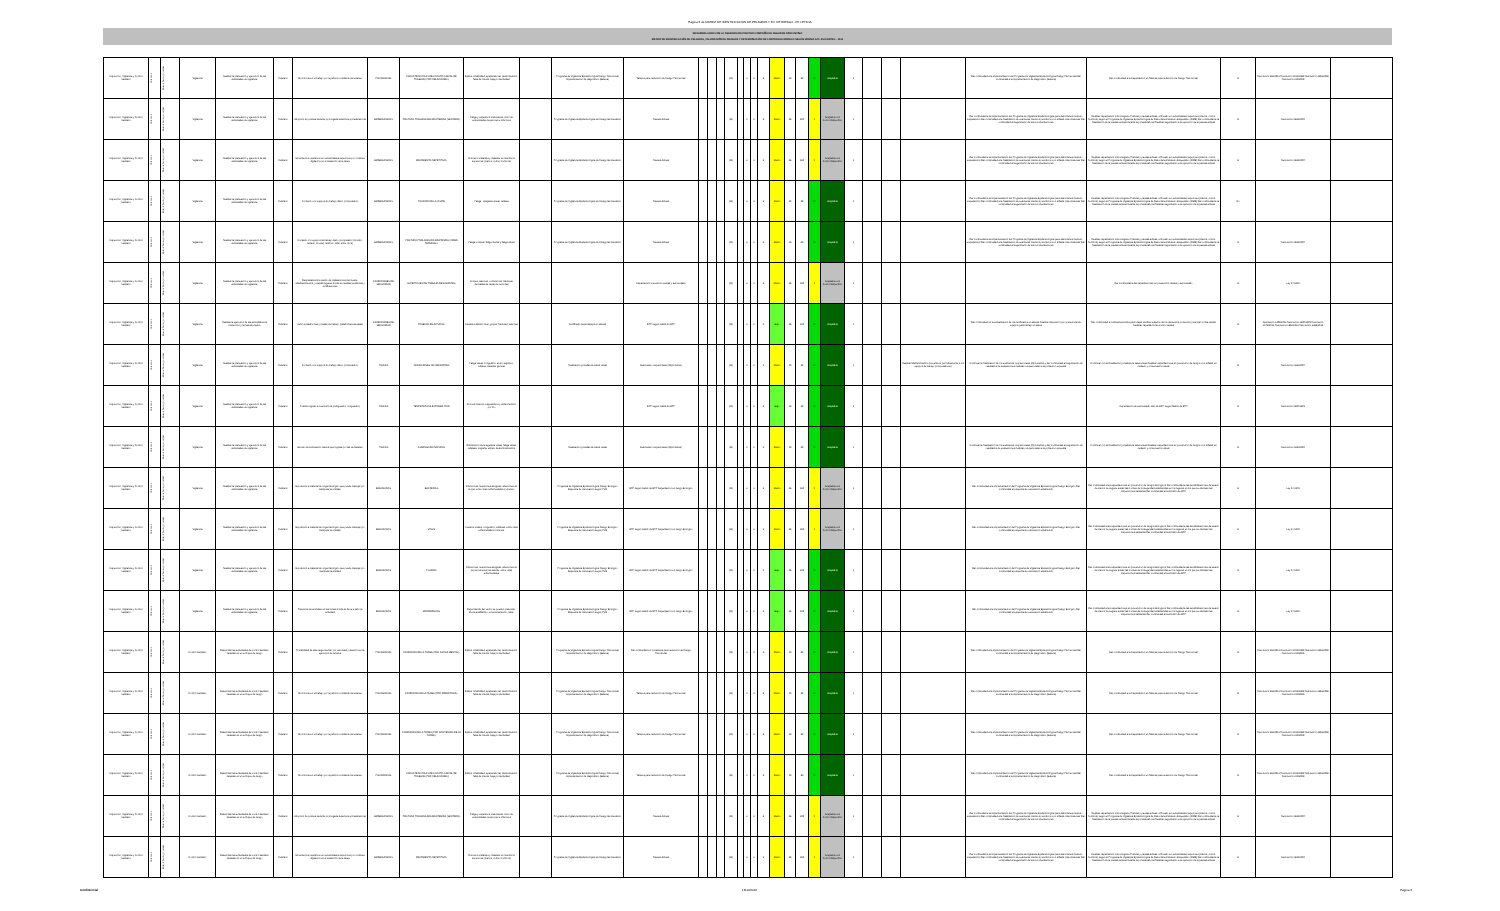Página 3 de MATRIZ DE IDENTIFICACION DE PELIGROS Y EV. DE RIESGO - PF LETICIA
DESARROLLADO CON LA ASESORIA DE POSITIVA COMPAÑÍA DE SEGUROS PARA INVIMA
MATRIZ DE IDENTIFICACIÓN DE PELIGROS, VALORACIÓN DE RIESGOS Y DETERMINACIÓN DE CONTROLES MODELO SEGÚN NORMA GTC 45 ICONTEC - 2012
| Inspección, Vigilancia y Control Sanitario | Rutinario | Muelle fluvial y plantas | Vigilancia | Realizar la planeación y ejecución de las actividades de vigilancia | Rutinario | Monotonía en el trabajo por repetición constante de la tarea | PSICOSOCIAL | CARACTERISTICAS DEL GRUPO SOCIAL DE TRABAJO (POR RELACIONES). | Estrés, irritabilidad, apatía laboral, desmotivación, falta de interés, baja productividad | | Programa de Vigilancia Epidemiológica Riesgo Psicosocial Implementación de diagnostico (Batería) | Talleres para reducción de Riesgo Psicosocial | | | | (M) | | 2 | 4 | 8 | Medio | 10 | 80 | III | Aceptable | 1 | | | | Dar continuidad a la implementación del Programa de Vigilancia Epidemiológica Riesgo Psicosocial Dar continuidad a la implementación de diagnostico (Batería) | Dar continuidad a la Capacitación en Talleres para reducción de Riesgo Psicosocial | Si | Resolución 652/2012 Resolución 1016/1989 Resolución 2646/2008 Resolución 210/2009 | |
| Inspección, Vigilancia y Control Sanitario | Rutinario | Muelle fluvial y plantas | Vigilancia | Realizar la planeación y ejecución de las actividades de vigilancia | Rutinario | Adopción de postura sedente prolongada durante la jornada laboral | BIOMECANICOS | POSTURA PROLONGADA MANTENIDA (SENTADO). | Fatiga y espasmos musculares, dolor de extremidades superiores e inferiores | | Programa de Vigilancia Epidemiológica de Riesgo Biomecánico | Pausas Activas | | | | (M) | | 2 | 4 | 8 | Medio | 25 | 200 | II | Aceptable con Control Específico | 1 | | | | Dar continuidad a la implementación del Programa de Vigilancia Epidemiológica para desórdenes musculo esqueléticos Dar continuidad a la Realización de exámenes médicos periódicos con énfasis osteomuscular Dar continuidad al seguimiento de las recomendaciones | Realizar capacitación sobre Higiene Postural y pausas activas, enfocado en extremidades superiores (manos, codos, hombros) según el Programa de Vigilancia Epidemiológica de Desordenes Musculo Esquelético (DME) Dar continuidad a la Realización de la pausas activas durante la jornada laboral Realizar seguimiento a la ejecución de la pausas activas | Si | Resolución 2844/2007 | |
| Inspección, Vigilancia y Control Sanitario | Rutinario | Muelle fluvial y plantas | Vigilancia | Realizar la planeación y ejecución de las actividades de vigilancia | Rutinario | Movimientos repetitivos en extremidades superiores por continua digitación en el desarrollo de la tarea | BIOMECANICOS | MOVIMIENTO REPETITIVO. | Dolores constantes y malestar en miembros superiores (manos, codos, hombros) | | Programa de Vigilancia Epidemiológica de Riesgo Biomecánico | Pausas Activas | | | | (M) | | 2 | 3 | 6 | Medio | 25 | 150 | II | Aceptable con Control Específico | 1 | | | | Dar continuidad a la implementación del Programa de Vigilancia Epidemiológica para desórdenes musculo esqueléticos Dar continuidad a la Realización de exámenes médicos periódicos con énfasis osteomuscular Dar continuidad al seguimiento de las recomendaciones | Realizar capacitación sobre Higiene Postural y pausas activas, enfocado en extremidades superiores (manos, codos, hombros) según el Programa de Vigilancia Epidemiológica de Desordenes Musculo Esquelético (DME) Dar continuidad a la Realización de la pausas activas durante la jornada laboral Realizar seguimiento a la ejecución de la pausas activas | Si | Resolución 2844/2007 | |
| Inspección, Vigilancia y Control Sanitario | Rutinario | Muelle fluvial y plantas | Vigilancia | Realizar la planeación y ejecución de las actividades de vigilancia | Rutinario | Contacto con equipos de trabajo diario (computador) | BIOMECANICOS | FIJACIÓN DE LA VISIÓN | Fatiga , desgaste visual, cefalea | | Programa de Vigilancia Epidemiológica de Riesgo Biomecánico | Pausas Activas | | | | (M) | | 2 | 4 | 8 | Medio | 10 | 80 | III | Aceptable | 1 | | | | Dar continuidad a la implementación del Programa de Vigilancia Epidemiológica para desórdenes musculo esqueléticos Dar continuidad a la Realización de exámenes médicos periódicos con énfasis osteomuscular Dar continuidad al seguimiento de las recomendaciones | Realizar capacitación sobre Higiene Postural y pausas activas, enfocado en extremidades superiores (manos, codos, hombros) según el Programa de Vigilancia Epidemiológica de Desordenes Musculo Esquelético (DME) Dar continuidad a la Realización de la pausas activas durante la jornada laboral Realizar seguimiento a la ejecución de la pausas activas | No | | |
| Inspección, Vigilancia y Control Sanitario | Rutinario | Muelle fluvial y plantas | Vigilancia | Realizar la planeación y ejecución de las actividades de vigilancia | Rutinario | Contacto con equipos de trabajo diario (computador (monitor, teclado, mouse), teléfono, silla, entre otros) | BIOMECANICOS | POSTURA PROLONGADA MANTENIDA (VIDEO TERMINAL). | Fatiga postural, fatiga mental y fatiga visual | | Programa de Vigilancia Epidemiológica de Riesgo Biomecánico | Pausas Activas | | | | (M) | | 2 | 3 | 6 | Medio | 10 | 60 | III | Aceptable | 1 | | | | Dar continuidad a la implementación del Programa de Vigilancia Epidemiológica para desórdenes musculo esqueléticos Dar continuidad a la Realización de exámenes médicos periódicos con énfasis osteomuscular Dar continuidad al seguimiento de las recomendaciones | Realizar capacitación sobre Higiene Postural y pausas activas, enfocado en extremidades superiores (manos, codos, hombros) según el Programa de Vigilancia Epidemiológica de Desordenes Musculo Esquelético (DME) Dar continuidad a la Realización de la pausas activas durante la jornada laboral Realizar seguimiento a la ejecución de la pausas activas | Si | Resolución 2844/2007 | |
| Inspección, Vigilancia y Control Sanitario | Rutinario | Muelle fluvial y plantas | Vigilancia | Realizar la planeación y ejecución de las actividades de vigilancia | Rutinario | Desplazamientos dentro de instalaciones del muelle, establecimientos, y demás lugares donde se realizan auditorías y certificaciones | CONDICIONES DE SEGURIDAD | SUPERFICIES DE TRABAJO DESLIZANTES. | Golpes, lesiones, contusiones, fracturas derivadas de caída de personas | | | Capacitación prevención caídas y autocuidado | | | | (M) | | 2 | 3 | 6 | Medio | 25 | 150 | II | Aceptable con Control Específico | 1 | | | | | Dar continuidad a las capacitaciones en prevención caídas y autocuidado | Si | Ley 9 / 1979 | |
| Inspección, Vigilancia y Control Sanitario | Rutinario | Muelle fluvial y plantas | Vigilancia | Realizar la ejecución de las actividades de inspección y temas asociados | Rutinario | Subir a plataformas y mesas de trabajo, plataformas elevadas | CONDICIONES DE SEGURIDAD | TRABAJO EN ALTURAS. | Caídas a distinto nivel, golpes, fracturas, lesiones | | Certificado para trabajos en alturas | EPP según matriz de EPP | | | | (M) | | 2 | 2 | 4 | Bajo | 25 | 100 | III | Aceptable | 1 | | | | Dar continuidad en la actualización de los certificados en alturas Realizar inspección pre operacional de equipos para trabajo en altura | Dar continuidad a los Exámenes Ocupacionales Verificar estados de los elementos protección personal contra caídas Realizar capacitaciones control caídas | Si | Resolución 1409/2012 Resolución 2400/1979 Resolución 2178/2012 Resolución 1903/2013 Resolución 3368/2014 | |
| Inspección, Vigilancia y Control Sanitario | Rutinario | Muelle fluvial y plantas | Vigilancia | Realizar la planeación y ejecución de las actividades de vigilancia | Rutinario | Contacto con equipos de trabajo diario (computador) | FISICOS | RADIACIONES NO IONIZANTES | Fatiga visual, congestión, ardor, lagrimeo, cefalea, malestar general | | Realización jornadas de salud visual | Exámenes ocupacionales (Optometría) | | | | (M) | | 2 | 3 | 6 | Medio | 10 | 60 | III | Aceptable | 1 | | | Realizar Mantenimientos preventivos periódicamente a los equipos de trabajo (computadores) | Continuar la Realización de los exámenes ocupacionales (Optometría) y dar continuidad al seguimiento de resultados de evaluaciones médicas ocupacionales a la población expuesta | Continuar con la Realización jornadas de salud visual Realizar capacitaciones en prevención de riesgos con énfasis en cuidado y conservación visual | Si | Resolución 2346/2007 | |
| Inspección, Vigilancia y Control Sanitario | Rutinario | Muelle fluvial y plantas | Vigilancia | Realizar la planeación y ejecución de las actividades de vigilancia | Rutinario | Posible ingreso a cuartos fríos (refrigerador, congelador) | FISICOS | TEMPERATURA EXTREMA FRIO | Dolores musculo esqueléticos y estrés térmico por frío | | | EPP según matriz de EPP | | | | (M) | | 2 | 2 | 4 | Bajo | 10 | 40 | III | Aceptable | 1 | | | | | Capacitación de autocuidado Uso de EPP Según Matriz de EPP | Si | Resolución 2400/1979 | |
| Inspección, Vigilancia y Control Sanitario | Rutinario | Muelle fluvial y plantas | Vigilancia | Realizar la planeación y ejecución de las actividades de vigilancia | Rutinario | Exceso de iluminación natural que ingresa por las ventanales | FISICOS | ILUMINACIÓN NATURAL | Disminución de la agudeza visual, fatiga visual, cefaleas, migraña, estrés, deslumbramientos | | Realización jornadas de salud visual | Exámenes ocupacionales (Optometría) | | | | (M) | | 2 | 3 | 6 | Medio | 10 | 60 | III | Aceptable | 1 | | | | Continuar la Realización de los exámenes ocupacionales (Optometría) y dar continuidad al seguimiento de resultados de evaluaciones médicas ocupacionales a la población expuesta | Continuar con la Realización jornadas de salud visual Realizar capacitaciones en prevención de riesgos con énfasis en cuidado y conservación visual | Si | Resolución 2346/2007 | |
| Inspección, Vigilancia y Control Sanitario | Rutinario | Muelle fluvial y plantas | Vigilancia | Realizar la planeación y ejecución de las actividades de vigilancia | Rutinario | Exposición a material de origen Biológico que puede manejar y/o manipular la entidad. | BIOLOGICOS | BACTERIAS | Infecciones, reacciones alérgicas, afecciones en la piel, entre otras enfermedades comunes. | | Programa de Vigilancia Epidemiológica Riesgo Biológico Esquema de Vacunación según PVE | EPP según matriz de EPP Capacitación en riesgo Biológico | | | | (M) | | 2 | 3 | 6 | Medio | 25 | 150 | II | Aceptable con Control Específico | 1 | | | | Dar continuidad a la implementación del Programa de Vigilancia Epidemiológica Riesgo Biológico Dar continuidad al esquema de vacunación establecido | Dar continuidad a las capacitaciones en prevención de riesgos Biológicos Dar continuidad a las sensibilizaciones de lavado de manos Se sugiere acatar las normas de bioseguridad establecidas en los lugares en los que se efectúan las inspecciones sanitarias Dar continuidad al suministro de EPP | Si | Ley 9 / 1979 | |
| Inspección, Vigilancia y Control Sanitario | Rutinario | Muelle fluvial y plantas | Vigilancia | Realizar la planeación y ejecución de las actividades de vigilancia | Rutinario | Exposición a material de origen Biológico que puede manejar y/o manipular la entidad. | BIOLOGICOS | VIRUS | Cuadros virales, congestión, cefaleas, entre otras enfermedades comunes. | | Programa de Vigilancia Epidemiológica Riesgo Biológico Esquema de Vacunación según PVE | EPP según matriz de EPP Capacitación en riesgo Biológico | | | | (M) | | 2 | 3 | 6 | Medio | 25 | 150 | II | Aceptable con Control Específico | 1 | | | | Dar continuidad a la implementación del Programa de Vigilancia Epidemiológica Riesgo Biológico Dar continuidad al esquema de vacunación establecido | Dar continuidad a las capacitaciones en prevención de riesgos Biológicos Dar continuidad a las sensibilizaciones de lavado de manos Se sugiere acatar las normas de bioseguridad establecidas en los lugares en los que se efectúan las inspecciones sanitarias Dar continuidad al suministro de EPP | Si | Ley 9 / 1979 | |
| Inspección, Vigilancia y Control Sanitario | Rutinario | Muelle fluvial y plantas | Vigilancia | Realizar la planeación y ejecución de las actividades de vigilancia | Rutinario | Exposición a material de origen Biológico que puede manejar y/o manipular la entidad | BIOLOGICOS | FLUIDOS | Infecciones, reacciones alérgicas, afecciones en la piel, tuberculosis latente, entre otras enfermedades | | Programa de Vigilancia Epidemiológica Riesgo Biológico Esquema de Vacunación según PVE | EPP según matriz de EPP Capacitación en riesgo Biológico | | | | (M) | | 2 | 2 | 4 | Bajo | 25 | 100 | III | Aceptable | 1 | | | | Dar continuidad a la implementación del Programa de Vigilancia Epidemiológica Riesgo Biológico Dar continuidad al esquema de vacunación establecido | Dar continuidad a las capacitaciones en prevención de riesgos Biológicos Dar continuidad a las sensibilizaciones de lavado de manos Se sugiere acatar las normas de bioseguridad establecidas en los lugares en los que se efectúan las inspecciones sanitarias Dar continuidad al suministro de EPP | Si | Ley 9 / 1979 | |
| Inspección, Vigilancia y Control Sanitario | Rutinario | Muelle fluvial y plantas | Vigilancia | Realizar la planeación y ejecución de las actividades de vigilancia | Rutinario | Presencia de animales en las zonas donde se lleve a cabo la actividad | BIOLOGICOS | MORDEDURAS | Dependiendo del vector se pueden presentar , shock anafiláctico, envenenamiento, rabia. | | Programa de Vigilancia Epidemiológica Riesgo Biológico Esquema de Vacunación según PVE | EPP según matriz de EPP Capacitación en riesgo Biológico | | | | (M) | | 2 | 2 | 4 | Bajo | 25 | 100 | III | Aceptable | 1 | | | | Dar continuidad a la implementación del Programa de Vigilancia Epidemiológica Riesgo Biológico Dar continuidad al esquema de vacunación establecido | Dar continuidad a las capacitaciones en prevención de riesgos Biológicos Dar continuidad a las sensibilizaciones de lavado de manos Se sugiere acatar las normas de bioseguridad establecidas en los lugares en los que se efectúan las inspecciones sanitarias Dar continuidad al suministro de EPP | Si | Ley 9 / 1979 | |
| Inspección, Vigilancia y Control Sanitario | Rutinario | Muelle fluvial y plantas | Control Sanitario | Desarrollar las actividades de control sanitario basadas en un enfoque de riesgo | Rutinario | Probabilidad de alta carga mental, por velocidad y atención en la ejecución de la tarea | PSICOSOCIAL | CONDICION DE LA TAREA (POR CARGA MENTAL). | Estrés, irritabilidad, apatía laboral, desmotivación, falta de interés, baja productividad | | Programa de Vigilancia Epidemiológica Riesgo Psicosocial Implementación de diagnostico (Batería) | Dar continuidad en los talleres para reducción de Riesgo Psicosocial | | | | (M) | | 2 | 4 | 8 | Medio | 10 | 80 | III | Aceptable | 1 | | | | Dar continuidad a la implementación del Programa de Vigilancia Epidemiológica Riesgo Psicosocial Dar continuidad a la implementación de diagnostico (Batería) | Dar continuidad a la Capacitación en Talleres para reducción de Riesgo Psicosocial | Si | Resolución 652/2012 Resolución 1016/1989 Resolución 2646/2008 Resolución 210/2009 | |
| Inspección, Vigilancia y Control Sanitario | Rutinario | Muelle fluvial y plantas | Control Sanitario | Desarrollar las actividades de control sanitario basadas en un enfoque de riesgo | Rutinario | Monotonía en el trabajo por repetición constante de la tarea | PSICOSOCIAL | CONDICION DE LA TAREA (POR MONOTONIA). | Estrés, irritabilidad, apatía laboral, desmotivación, falta de interés, baja productividad | | Programa de Vigilancia Epidemiológica Riesgo Psicosocial Implementación de diagnostico (Batería) | Talleres para reducción de Riesgo Psicosocial | | | | (M) | | 2 | 4 | 8 | Medio | 10 | 80 | III | Aceptable | 1 | | | | Dar continuidad a la implementación del Programa de Vigilancia Epidemiológica Riesgo Psicosocial Dar continuidad a la implementación de diagnostico (Batería) | Dar continuidad a la Capacitación en Talleres para reducción de Riesgo Psicosocial | Si | Resolución 652/2012 Resolución 1016/1989 Resolución 2646/2008 Resolución 210/2009 | |
| Inspección, Vigilancia y Control Sanitario | Rutinario | Muelle fluvial y plantas | Control Sanitario | Desarrollar las actividades de control sanitario basadas en un enfoque de riesgo | Rutinario | Monotonía en el trabajo por repetición constante de la tarea | PSICOSOCIAL | CONDICION DE LA TAREA (POR CONTENIDO DE LA TAREA). | Estrés, irritabilidad, apatía laboral, desmotivación, falta de interés, baja productividad | | Programa de Vigilancia Epidemiológica Riesgo Psicosocial Implementación de diagnostico (Batería) | Talleres para reducción de Riesgo Psicosocial | | | | (M) | | 2 | 4 | 8 | Medio | 10 | 80 | III | Aceptable | 1 | | | | Dar continuidad a la implementación del Programa de Vigilancia Epidemiológica Riesgo Psicosocial Dar continuidad a la implementación de diagnostico (Batería) | Dar continuidad a la Capacitación en Talleres para reducción de Riesgo Psicosocial | Si | Resolución 652/2012 Resolución 1016/1989 Resolución 2646/2008 Resolución 210/2009 | |
| Inspección, Vigilancia y Control Sanitario | Rutinario | Muelle fluvial y plantas | Control Sanitario | Desarrollar las actividades de control sanitario basadas en un enfoque de riesgo | Rutinario | Monotonía en el trabajo por repetición constante de la tarea | PSICOSOCIAL | CARACTERISTICAS DEL GRUPO SOCIAL DE TRABAJO (POR RELACIONES). | Estrés, irritabilidad, apatía laboral, desmotivación, falta de interés, baja productividad | | Programa de Vigilancia Epidemiológica Riesgo Psicosocial Implementación de diagnostico (Batería) | Talleres para reducción de Riesgo Psicosocial | | | | (M) | | 2 | 4 | 8 | Medio | 10 | 80 | III | Aceptable | 1 | | | | Dar continuidad a la implementación del Programa de Vigilancia Epidemiológica Riesgo Psicosocial Dar continuidad a la implementación de diagnostico (Batería) | Dar continuidad a la Capacitación en Talleres para reducción de Riesgo Psicosocial | Si | Resolución 652/2012 Resolución 1016/1989 Resolución 2646/2008 Resolución 210/2009 | |
| Inspección, Vigilancia y Control Sanitario | Rutinario | Muelle fluvial y plantas | Control Sanitario | Desarrollar las actividades de control sanitario basadas en un enfoque de riesgo | Rutinario | Adopción de postura sedente prolongada durante la jornada laboral | BIOMECANICOS | POSTURA PROLONGADA MANTENIDA (SENTADO). | Fatiga y espasmos musculares, dolor de extremidades superiores e inferiores | | Programa de Vigilancia Epidemiológica de Riesgo Biomecánico | Pausas Activas | | | | (M) | | 2 | 4 | 8 | Medio | 25 | 200 | II | Aceptable con Control Específico | 1 | | | | Dar continuidad a la implementación del Programa de Vigilancia Epidemiológica para desórdenes musculo esqueléticos Dar continuidad a la Realización de exámenes médicos periódicos con énfasis osteomuscular Dar continuidad al seguimiento de las recomendaciones | Realizar capacitación sobre Higiene Postural y pausas activas, enfocado en extremidades superiores (manos, codos, hombros) según el Programa de Vigilancia Epidemiológica de Desordenes Musculo Esquelético (DME) Dar continuidad a la Realización de la pausas activas durante la jornada laboral Realizar seguimiento a la ejecución de la pausas activas | Si | Resolución 2844/2007 | |
| Inspección, Vigilancia y Control Sanitario | Rutinario | Muelle fluvial y plantas | Control Sanitario | Desarrollar las actividades de control sanitario basadas en un enfoque de riesgo | Rutinario | Movimientos repetitivos en extremidades superiores por continua digitación en el desarrollo de la tarea | BIOMECANICOS | MOVIMIENTO REPETITIVO. | Dolores constantes y malestar en miembros superiores (manos, codos, hombros) | | Programa de Vigilancia Epidemiológica de Riesgo Biomecánico | Pausas Activas | | | | (M) | | 2 | 3 | 6 | Medio | 25 | 150 | II | Aceptable con Control Específico | 1 | | | | Dar continuidad a la implementación del Programa de Vigilancia Epidemiológica para desórdenes musculo esqueléticos Dar continuidad a la Realización de exámenes médicos periódicos con énfasis osteomuscular Dar continuidad al seguimiento de las recomendaciones | Realizar capacitación sobre Higiene Postural y pausas activas, enfocado en extremidades superiores (manos, codos, hombros) según el Programa de Vigilancia Epidemiológica de Desordenes Musculo Esquelético (DME) Dar continuidad a la Realización de la pausas activas durante la jornada laboral Realizar seguimiento a la ejecución de la pausas activas | Si | Resolución 2844/2007 | |
Confidencial 13/10/2016 Página 3